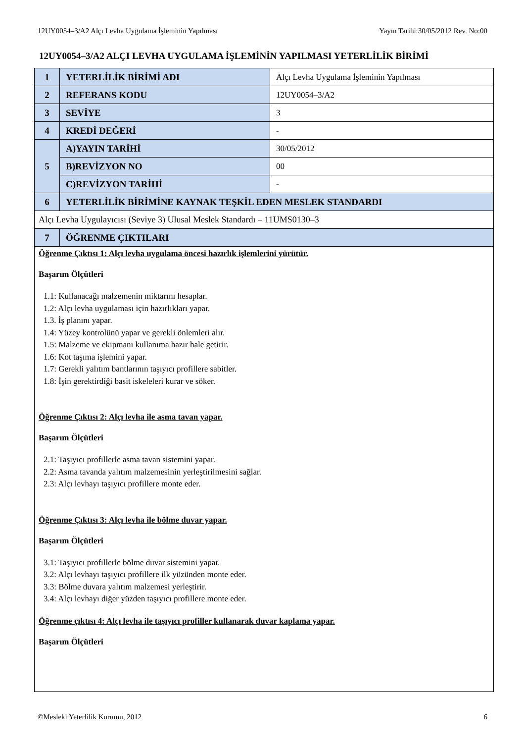12UY0054–3/A2 Alçı Levha Uygulama İşleminin Yapılması Yayın Tarihi:30/05/2012 Rev. No:00
12UY0054–3/A2 ALÇI LEVHA UYGULAMA İŞLEMİNİN YAPILMASI YETERLİLİK BİRİMİ
| 1 | YETERLİLİK BİRİMİ ADI | Alçı Levha Uygulama İşleminin Yapılması |
| 2 | REFERANS KODU | 12UY0054–3/A2 |
| 3 | SEVİYE | 3 |
| 4 | KREDİ DEĞERİ | - |
| 5 | A)YAYIN TARİHİ | 30/05/2012 |
| | B)REVİZYON NO | 00 |
| | C)REVİZYON TARİHİ | - |
| 6 | YETERLİLİK BİRİMİNE KAYNAK TEŞKİL EDEN MESLEK STANDARDI | |
| Alçı Levha Uygulayıcısı (Seviye 3) Ulusal Meslek Standardı – 11UMS0130–3 | | |
| 7 | ÖĞRENME ÇIKTILARI | |
| Öğrenme Çıktısı 1: Alçı levha uygulama öncesi hazırlık işlemlerini yürütür. Başarım Ölçütleri 1.1: Kullanacağı malzemenin miktarını hesaplar. 1.2: Alçı levha uygulaması için hazırlıkları yapar. 1.3. İş planını yapar. 1.4: Yüzey kontrolünü yapar ve gerekli önlemleri alır. 1.5: Malzeme ve ekipmanı kullanıma hazır hale getirir. 1.6: Kot taşıma işlemini yapar. 1.7: Gerekli yalıtım bantlarının taşıyıcı profillere sabitler. 1.8: İşin gerektirdiği basit iskeleleri kurar ve söker. Öğrenme Çıktısı 2: Alçı levha ile asma tavan yapar. Başarım Ölçütleri 2.1: Taşıyıcı profillerle asma tavan sistemini yapar. 2.2: Asma tavanda yalıtım malzemesinin yerleştirilmesini sağlar. 2.3: Alçı levhayı taşıyıcı profillere monte eder. Öğrenme Çıktısı 3: Alçı levha ile bölme duvar yapar. Başarım Ölçütleri 3.1: Taşıyıcı profillerle bölme duvar sistemini yapar. 3.2: Alçı levhayı taşıyıcı profillere ilk yüzünden monte eder. 3.3: Bölme duvara yalıtım malzemesi yerleştirir. 3.4: Alçı levhayı diğer yüzden taşıyıcı profillere monte eder. Öğrenme çıktısı 4: Alçı levha ile taşıyıcı profiller kullanarak duvar kaplama yapar. Başarım Ölçütleri | | |
©Mesleki Yeterlilik Kurumu, 2012 6